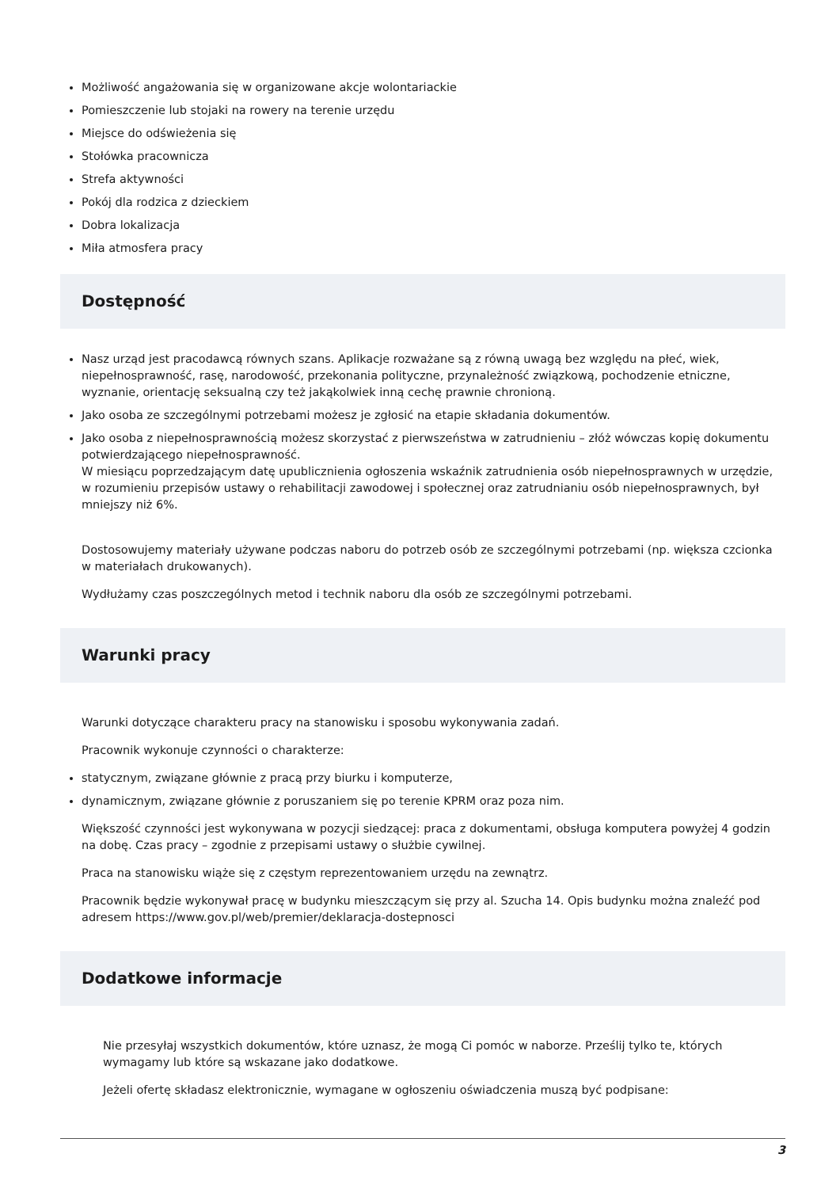Możliwość angażowania się w organizowane akcje wolontariackie
Pomieszczenie lub stojaki na rowery na terenie urzędu
Miejsce do odświeżenia się
Stołówka pracownicza
Strefa aktywności
Pokój dla rodzica z dzieckiem
Dobra lokalizacja
Miła atmosfera pracy
Dostępność
Nasz urząd jest pracodawcą równych szans. Aplikacje rozważane są z równą uwagą bez względu na płeć, wiek, niepełnosprawność, rasę, narodowość, przekonania polityczne, przynależność związkową, pochodzenie etniczne, wyznanie, orientację seksualną czy też jakąkolwiek inną cechę prawnie chronioną.
Jako osoba ze szczególnymi potrzebami możesz je zgłosić na etapie składania dokumentów.
Jako osoba z niepełnosprawnością możesz skorzystać z pierwszeństwa w zatrudnieniu – złóż wówczas kopię dokumentu potwierdzającego niepełnosprawność.
W miesiącu poprzedzającym datę upublicznienia ogłoszenia wskaźnik zatrudnienia osób niepełnosprawnych w urzędzie, w rozumieniu przepisów ustawy o rehabilitacji zawodowej i społecznej oraz zatrudnianiu osób niepełnosprawnych, był mniejszy niż 6%.
Dostosowujemy materiały używane podczas naboru do potrzeb osób ze szczególnymi potrzebami (np. większa czcionka w materiałach drukowanych).
Wydłużamy czas poszczególnych metod i technik naboru dla osób ze szczególnymi potrzebami.
Warunki pracy
Warunki dotyczące charakteru pracy na stanowisku i sposobu wykonywania zadań.
Pracownik wykonuje czynności o charakterze:
statycznym, związane głównie z pracą przy biurku i komputerze,
dynamicznym, związane głównie z poruszaniem się po terenie KPRM oraz poza nim.
Większość czynności jest wykonywana w pozycji siedzącej: praca z dokumentami, obsługa komputera powyżej 4 godzin na dobę. Czas pracy – zgodnie z przepisami ustawy o służbie cywilnej.
Praca na stanowisku wiąże się z częstym reprezentowaniem urzędu na zewnątrz.
Pracownik będzie wykonywał pracę w budynku mieszczącym się przy al. Szucha 14. Opis budynku można znaleźć pod adresem https://www.gov.pl/web/premier/deklaracja-dostepnosci
Dodatkowe informacje
Nie przesyłaj wszystkich dokumentów, które uznasz, że mogą Ci pomóc w naborze. Prześlij tylko te, których wymagamy lub które są wskazane jako dodatkowe.
Jeżeli ofertę składasz elektronicznie, wymagane w ogłoszeniu oświadczenia muszą być podpisane:
3